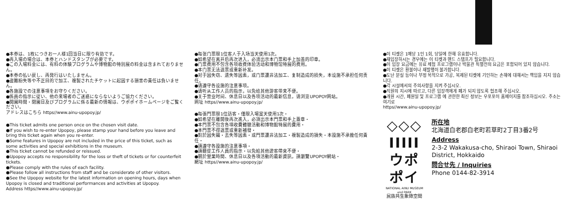●本券は、1枚につきお一人様1回当日に限り有効です。
●再入場の場合は、本券とハンドスタンプが必要です。
●この入場料金には、有料の体験プログラムや博物館の特別展の料金は含まれておりません。
●本券の払い戻し、再発行はいたしません。
●盗難紛失等や不正目的で加工、複製されたチケットに起因する損害の責任は負いません。
●各施設での注意事項をお守りください。
●係員の指示に従い、他の来場者のご迷惑にならないようご協力ください。
●開園時間・閉園日及びプログラムに係る最新の情報は、ウポポイホームページをご覧ください。
アドレスはこちら https//www.ainu-upopoy.jp/
●This ticket admits one person once on the chosen visit date.
●If you wish to re-enter Upopoy, please stamp your hand before you leave and bring this ticket again when you re-enter.
●Some features in Upopoy are not included in the price of this ticket, such as some activities and special exhibitions in the museum.
●This ticket cannot be refunded or reissued.
●Upopoy accepts no responsibility for the loss or theft of tickets or for counterfeit tickets.
●Please comply with the rules of each facility.
●Please follow all instructions from staff and be considerate of other visitors.
●See the Upopoy website for the latest information on opening hours, days when Upopoy is closed and traditional performances and activities at Upopoy.
Address https//www.ainu-upopoy.jp/
●每张门票限1位客人于入场当天使用1次。
●如希望在离开后再次进入，必须出示本门票和手上加盖的印章。
●门票费用不包含各项收费体验活动和博物馆特展的费用。
●本门票无法退票或重新补发。
●对于因失窃、遗失等因素，或门票遭非法加工、复制造成的损失，本设施不承担任何责任。
●请遵守各设施的注意事项。
●请听从工作人员的指示，以免给其他游客带来不便。
●关于营业时间、休息日以及各项活动的最新信息，请浏览UPOPOY网站。
网址 https//www.ainu-upopoy.jp/
●每張門票限1位訪客・僅限入場當天使用1次・
●如希望在離開後再次進入，必須出示本門票和手上蓋章・
●本門票不包含各項收費體驗活動和博物館特展的費用・
●本門票不得退票或重新補發・
●對於因失竊・丟失等因素・或門票遭非法加工・複製造成的損失・本設施不承擔任何責任・
●請遵守各設施的注意事項・
●請聽從工作人員的指示・以免給其他遊客帶來不便・
●關於營業時間、休息日以及各項活動的最新資訊，請瀏覽UPOPOY網站・
網址 https//www.ainu-upopoy.jp/
●이 티켓은 1매당 1인 1회, 당일에 한해 유효합니다.
●재입장하시는 경우에는 이 티켓과 핸드 스탬프가 필요합니다.
●이 입장 요금에는 유료 체험 프로그램이나 박물관 특별전의 요금은 포함되어 있지 않습니다.
●이 티켓은 환불이나 재발행이 불가합니다.
●도난 분실 등이나 부정 목적으로 가공, 복제된 티켓에 기인하는 손해에 대해서는 책임을 지지 않습니다.
●각 시설에서의 주의사항을 지켜 주십시오.
●직원의 지시에 따르고, 다른 입장객에게 폐가 되지 않도록 협조해 주십시오.
●개원 시간, 폐원일 및 프로그램 에 관한한 최신 정보는 우포포이 홈페이지를 참조하십시오. 주소는 여기로
https//www.ainu-upopoy.jp/
◇◇◇
IIIII
ウポポイ
NATIONAL AINU MUSEUM and PARK
民族共生象徴空間
所在地
北海道白老郡白老町若草町2丁目3番2号
Address
2-3-2 Wakakusa-cho, Shiraoi Town, Shiraoi District, Hokkaido
問合せ先 / Inquiries
Phone 0144-82-3914